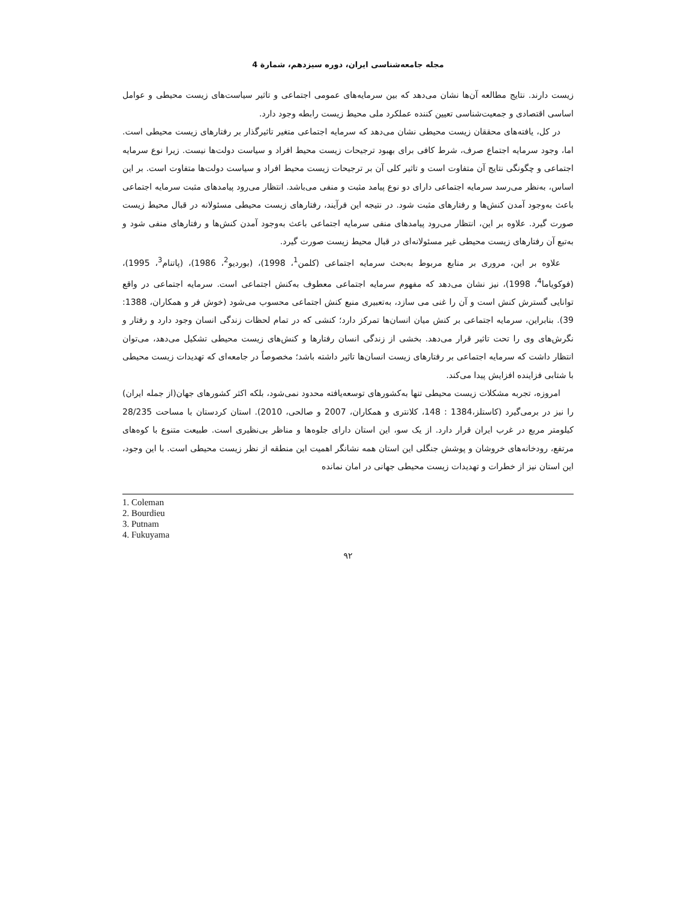مجله جامعه‌شناسی ایران، دوره سیزدهم، شمارة 4
زیست دارند. نتایج مطالعه آن‌ها نشان می‌دهد که بین سرمایه‌های عمومی اجتماعی و تاثیر سیاست‌های زیست محیطی و عوامل اساسی اقتصادی و جمعیت‌شناسی تعیین کننده عملکرد ملی محیط زیست رابطه وجود دارد.
در کل، یافته‌های محققان زیست محیطی نشان می‌دهد که سرمایه اجتماعی متغیر تاثیرگذار بر رفتارهای زیست محیطی است. اما، وجود سرمایه اجتماع صرف، شرط کافی برای بهبود ترجیحات زیست محیط افراد و سیاست دولت‌ها نیست. زیرا نوع سرمایه اجتماعی و چگونگی نتایج آن متفاوت است و تاثیر کلی آن بر ترجیحات زیست محیط افراد و سیاست دولت‌ها متفاوت است. بر این اساس، به‌نظر می‌رسد سرمایه اجتماعی دارای دو نوع پیامد مثبت و منفی می‌باشد. انتظار می‌رود پیامدهای مثبت سرمایه اجتماعی باعث به‌وجود آمدن کنش‌ها و رفتارهای مثبت شود. در نتیجه این فرآیند، رفتارهای زیست محیطی مسئولانه در قبال محیط زیست صورت گیرد. علاوه بر این، انتظار می‌رود پیامدهای منفی سرمایه اجتماعی باعث به‌وجود آمدن کنش‌ها و رفتارهای منفی شود و به‌تبع آن رفتارهای زیست محیطی غیر مسئولانه‌ای در قبال محیط زیست صورت گیرد.
علاوه بر این، مروری بر منابع مربوط به‌بحث سرمایه اجتماعی (کلمن<sup>1</sup>، 1998)، (بوردیو<sup>2</sup>، 1986)، (پاتنام<sup>3</sup>، 1995)، (فوکویاما<sup>4</sup>، 1998)، نیز نشان می‌دهد که مفهوم سرمایه اجتماعی معطوف به‌کنش اجتماعی است. سرمایه اجتماعی در واقع توانایی گسترش کنش است و آن را غنی می سازد، به‌تعبیری منبع کنش اجتماعی محسوب می‌شود (خوش فر و همکاران، 1388: 39). بنابراین، سرمایه اجتماعی بر کنش میان انسان‌ها تمرکز دارد؛ کنشی که در تمام لحظات زندگی انسان وجود دارد و رفتار و نگرش‌های وی را تحت تاثیر قرار می‌دهد. بخشی از زندگی انسان رفتارها و کنش‌های زیست محیطی تشکیل می‌دهد، می‌توان انتظار داشت که سرمایه اجتماعی بر رفتارهای زیست انسان‌ها تاثیر داشته باشد؛ مخصوصاً در جامعه‌ای که تهدیدات زیست محیطی با شتابی فزاینده افزایش پیدا می‌کند.
امروزه، تجربه مشکلات زیست محیطی تنها به‌کشورهای توسعه‌یافته محدود نمی‌شود، بلکه اکثر کشورهای جهان(از جمله ایران) را نیز در برمی‌گیرد (کاستلز،1384 : 148، کلانتری و همکاران، 2007 و صالحی، 2010). استان کردستان با مساحت 28/235 کیلومتر مربع در غرب ایران قرار دارد. از یک سو، این استان دارای جلوه‌ها و مناظر بی‌نظیری است. طبیعت متنوع با کوه‌های مرتفع، رودخانه‌های خروشان و پوشش جنگلی این استان همه نشانگر اهمیت این منطقه از نظر زیست محیطی است. با این وجود، این استان نیز از خطرات و تهدیدات زیست محیطی جهانی در امان نمانده
1. Coleman
2. Bourdieu
3. Putnam
4. Fukuyama
۹۲